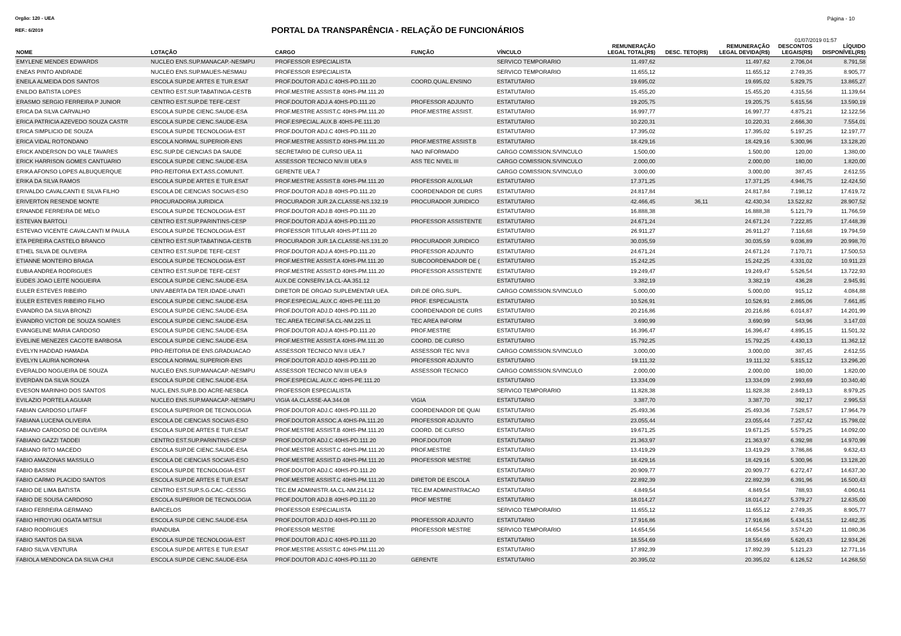Orgão: 120 - UEA Página - 10
REF.: 6/2019 PORTAL DA TRANSPARÊNCIA - RELAÇÃO DE FUNCIONÁRIOS
01/07/2019 01:57
| NOME | LOTAÇÃO | CARGO | FUNÇÃO | VÍNCULO | REMUNERAÇÃO LEGAL TOTAL(R$) | DESC. TETO(R$) | REMUNERAÇÃO LEGAL DEVIDA(R$) | DESCONTOS LEGAIS(R$) | LÍQUIDO DISPONÍVEL(R$) |
| --- | --- | --- | --- | --- | --- | --- | --- | --- | --- |
| EMYLENE MENDES EDWARDS | NUCLEO ENS.SUP.MANACAP.-NESMPU | PROFESSOR ESPECIALISTA | | SERVICO TEMPORARIO | 11.497,62 | | 11.497,62 | 2.706,04 | 8.791,58 |
| ENEAS PINTO ANDRADE | NUCLEO ENS.SUP.MAUES-NESMAU | PROFESSOR ESPECIALISTA | | SERVICO TEMPORARIO | 11.655,12 | | 11.655,12 | 2.749,35 | 8.905,77 |
| ENEILA ALMEIDA DOS SANTOS | ESCOLA SUP.DE ARTES E TUR.ESAT | PROF.DOUTOR ADJ.C 40HS-PD.111.20 | COORD.QUAL.ENSINO | ESTATUTARIO | 19.695,02 | | 19.695,02 | 5.829,75 | 13.865,27 |
| ENILDO BATISTA LOPES | CENTRO EST.SUP.TABATINGA-CESTB | PROF.MESTRE ASSIST.B 40HS-PM.111.20 | | ESTATUTARIO | 15.455,20 | | 15.455,20 | 4.315,56 | 11.139,64 |
| ERASMO SERGIO FERREIRA P JUNIOR | CENTRO EST.SUP.DE TEFE-CEST | PROF.DOUTOR ADJ.A 40HS-PD.111.20 | PROFESSOR ADJUNTO | ESTATUTARIO | 19.205,75 | | 19.205,75 | 5.615,56 | 13.590,19 |
| ERICA DA SILVA CARVALHO | ESCOLA SUP.DE CIENC.SAUDE-ESA | PROF.MESTRE ASSIST.C 40HS-PM.111.20 | PROF.MESTRE ASSIST. | ESTATUTARIO | 16.997,77 | | 16.997,77 | 4.875,21 | 12.122,56 |
| ERICA PATRICIA AZEVEDO SOUZA CASTR | ESCOLA SUP.DE CIENC.SAUDE-ESA | PROF.ESPECIAL.AUX.B 40HS-PE.111.20 | | ESTATUTARIO | 10.220,31 | | 10.220,31 | 2.666,30 | 7.554,01 |
| ERICA SIMPLICIO DE SOUZA | ESCOLA SUP.DE TECNOLOGIA-EST | PROF.DOUTOR ADJ.C 40HS-PD.111.20 | | ESTATUTARIO | 17.395,02 | | 17.395,02 | 5.197,25 | 12.197,77 |
| ERICA VIDAL ROTONDANO | ESCOLA NORMAL SUPERIOR-ENS | PROF.MESTRE ASSIST.D 40HS-PM.111.20 | PROF.MESTRE ASSIST.B | ESTATUTARIO | 18.429,16 | | 18.429,16 | 5.300,96 | 13.128,20 |
| ERICK ANDERSON DO VALE TAVARES | ESC.SUP.DE CIENCIAS DA SAUDE | SECRETARIO DE CURSO UEA.11 | NAO INFORMADO | CARGO COMISSION.S/VINCULO | 1.500,00 | | 1.500,00 | 120,00 | 1.380,00 |
| ERICK HARRISON GOMES CANTUARIO | ESCOLA SUP.DE CIENC.SAUDE-ESA | ASSESSOR TECNICO NIV.III UEA.9 | ASS TEC NIVEL III | CARGO COMISSION.S/VINCULO | 2.000,00 | | 2.000,00 | 180,00 | 1.820,00 |
| ERIKA AFONSO LOPES ALBUQUERQUE | PRO-REITORIA EXT.ASS.COMUNIT. | GERENTE UEA.7 | | CARGO COMISSION.S/VINCULO | 3.000,00 | | 3.000,00 | 387,45 | 2.612,55 |
| ERIKA DA SILVA RAMOS | ESCOLA SUP.DE ARTES E TUR.ESAT | PROF.MESTRE ASSIST.B 40HS-PM.111.20 | PROFESSOR AUXILIAR | ESTATUTARIO | 17.371,25 | | 17.371,25 | 4.946,75 | 12.424,50 |
| ERIVALDO CAVALCANTI E SILVA FILHO | ESCOLA DE CIENCIAS SOCIAIS-ESO | PROF.DOUTOR ADJ.B 40HS-PD.111.20 | COORDENADOR DE CURS | ESTATUTARIO | 24.817,84 | | 24.817,84 | 7.198,12 | 17.619,72 |
| ERIVERTON RESENDE MONTE | PROCURADORIA JURIDICA | PROCURADOR JUR.2A.CLASSE-NS.132.19 | PROCURADOR JURIDICO | ESTATUTARIO | 42.466,45 | 36,11 | 42.430,34 | 13.522,82 | 28.907,52 |
| ERNANDE FERREIRA DE MELO | ESCOLA SUP.DE TECNOLOGIA-EST | PROF.DOUTOR ADJ.B 40HS-PD.111.20 | | ESTATUTARIO | 16.888,38 | | 16.888,38 | 5.121,79 | 11.766,59 |
| ESTEVAN BARTOLI | CENTRO EST.SUP.PARINTINS-CESP | PROF.DOUTOR ADJ.A 40HS-PD.111.20 | PROFESSOR ASSISTENTE | ESTATUTARIO | 24.671,24 | | 24.671,24 | 7.222,85 | 17.448,39 |
| ESTEVAO VICENTE CAVALCANTI M PAULA | ESCOLA SUP.DE TECNOLOGIA-EST | PROFESSOR TITULAR 40HS-PT.111.20 | | ESTATUTARIO | 26.911,27 | | 26.911,27 | 7.116,68 | 19.794,59 |
| ETA PEREIRA CASTELO BRANCO | CENTRO EST.SUP.TABATINGA-CESTB | PROCURADOR JUR.1A.CLASSE-NS.131.20 | PROCURADOR JURIDICO | ESTATUTARIO | 30.035,59 | | 30.035,59 | 9.036,89 | 20.998,70 |
| ETHEL SILVA DE OLIVEIRA | CENTRO EST.SUP.DE TEFE-CEST | PROF.DOUTOR ADJ.A 40HS-PD.111.20 | PROFESSOR ADJUNTO | ESTATUTARIO | 24.671,24 | | 24.671,24 | 7.170,71 | 17.500,53 |
| ETIANNE MONTEIRO BRAGA | ESCOLA SUP.DE TECNOLOGIA-EST | PROF.MESTRE ASSIST.A 40HS-PM.111.20 | SUBCOORDENADOR DE ( | ESTATUTARIO | 15.242,25 | | 15.242,25 | 4.331,02 | 10.911,23 |
| EUBIA ANDREA RODRIGUES | CENTRO EST.SUP.DE TEFE-CEST | PROF.MESTRE ASSIST.D 40HS-PM.111.20 | PROFESSOR ASSISTENTE | ESTATUTARIO | 19.249,47 | | 19.249,47 | 5.526,54 | 13.722,93 |
| EUDES JOAO LEITE NOGUEIRA | ESCOLA SUP.DE CIENC.SAUDE-ESA | AUX.DE CONSERV.1A.CL-AA.351.12 | | ESTATUTARIO | 3.382,19 | | 3.382,19 | 436,28 | 2.945,91 |
| EULER ESTEVES RIBEIRO | UNIV.ABERTA DA TER.IDADE-UNATI | DIRETOR DE ORGAO SUPLEMENTAR UEA. | DIR.DE ORG.SUPL. | CARGO COMISSION.S/VINCULO | 5.000,00 | | 5.000,00 | 915,12 | 4.084,88 |
| EULER ESTEVES RIBEIRO FILHO | ESCOLA SUP.DE CIENC.SAUDE-ESA | PROF.ESPECIAL.AUX.C 40HS-PE.111.20 | PROF. ESPECIALISTA | ESTATUTARIO | 10.526,91 | | 10.526,91 | 2.865,06 | 7.661,85 |
| EVANDRO DA SILVA BRONZI | ESCOLA SUP.DE CIENC.SAUDE-ESA | PROF.DOUTOR ADJ.D 40HS-PD.111.20 | COORDENADOR DE CURS | ESTATUTARIO | 20.216,86 | | 20.216,86 | 6.014,87 | 14.201,99 |
| EVANDRO VICTOR DE SOUZA SOARES | ESCOLA SUP.DE CIENC.SAUDE-ESA | TEC.AREA TEC/INF.5A.CL-NM.225.11 | TEC AREA INFORM | ESTATUTARIO | 3.690,99 | | 3.690,99 | 543,96 | 3.147,03 |
| EVANGELINE MARIA CARDOSO | ESCOLA SUP.DE CIENC.SAUDE-ESA | PROF.DOUTOR ADJ.A 40HS-PD.111.20 | PROF.MESTRE | ESTATUTARIO | 16.396,47 | | 16.396,47 | 4.895,15 | 11.501,32 |
| EVELINE MENEZES CACOTE BARBOSA | ESCOLA SUP.DE CIENC.SAUDE-ESA | PROF.MESTRE ASSIST.A 40HS-PM.111.20 | COORD. DE CURSO | ESTATUTARIO | 15.792,25 | | 15.792,25 | 4.430,13 | 11.362,12 |
| EVELYN HADDAD HAMADA | PRO-REITORIA DE ENS.GRADUACAO | ASSESSOR TECNICO NIV.II UEA.7 | ASSESSOR TEC NIV.II | CARGO COMISSION.S/VINCULO | 3.000,00 | | 3.000,00 | 387,45 | 2.612,55 |
| EVELYN LAURIA NORONHA | ESCOLA NORMAL SUPERIOR-ENS | PROF.DOUTOR ADJ.D 40HS-PD.111.20 | PROFESSOR ADJUNTO | ESTATUTARIO | 19.111,32 | | 19.111,32 | 5.815,12 | 13.296,20 |
| EVERALDO NOGUEIRA DE SOUZA | NUCLEO ENS.SUP.MANACAP.-NESMPU | ASSESSOR TECNICO NIV.III UEA.9 | ASSESSOR TECNICO | CARGO COMISSION.S/VINCULO | 2.000,00 | | 2.000,00 | 180,00 | 1.820,00 |
| EVERDAN DA SILVA SOUZA | ESCOLA SUP.DE CIENC.SAUDE-ESA | PROF.ESPECIAL.AUX.C 40HS-PE.111.20 | | ESTATUTARIO | 13.334,09 | | 13.334,09 | 2.993,69 | 10.340,40 |
| EVESON MARINHO DOS SANTOS | NUCL.ENS.SUP.B.DO ACRE-NESBCA | PROFESSOR ESPECIALISTA | | SERVICO TEMPORARIO | 11.828,38 | | 11.828,38 | 2.849,13 | 8.979,25 |
| EVILAZIO PORTELA AGUIAR | NUCLEO ENS.SUP.MANACAP.-NESMPU | VIGIA 4A.CLASSE-AA.344.08 | VIGIA | ESTATUTARIO | 3.387,70 | | 3.387,70 | 392,17 | 2.995,53 |
| FABIAN CARDOSO LITAIFF | ESCOLA SUPERIOR DE TECNOLOGIA | PROF.DOUTOR ADJ.C 40HS-PD.111.20 | COORDENADOR DE QUAI | ESTATUTARIO | 25.493,36 | | 25.493,36 | 7.528,57 | 17.964,79 |
| FABIANA LUCENA OLIVEIRA | ESCOLA DE CIENCIAS SOCIAIS-ESO | PROF.DOUTOR ASSOC.A 40HS-PA.111.20 | PROFESSOR ADJUNTO | ESTATUTARIO | 23.055,44 | | 23.055,44 | 7.257,42 | 15.798,02 |
| FABIANO CARDOSO DE OLIVEIRA | ESCOLA SUP.DE ARTES E TUR.ESAT | PROF.MESTRE ASSIST.B 40HS-PM.111.20 | COORD. DE CURSO | ESTATUTARIO | 19.671,25 | | 19.671,25 | 5.579,25 | 14.092,00 |
| FABIANO GAZZI TADDEI | CENTRO EST.SUP.PARINTINS-CESP | PROF.DOUTOR ADJ.C 40HS-PD.111.20 | PROF.DOUTOR | ESTATUTARIO | 21.363,97 | | 21.363,97 | 6.392,98 | 14.970,99 |
| FABIANO RITO MACEDO | ESCOLA SUP.DE CIENC.SAUDE-ESA | PROF.MESTRE ASSIST.C 40HS-PM.111.20 | PROF.MESTRE | ESTATUTARIO | 13.419,29 | | 13.419,29 | 3.786,86 | 9.632,43 |
| FABIO AMAZONAS MASSULO | ESCOLA DE CIENCIAS SOCIAIS-ESO | PROF.MESTRE ASSIST.D 40HS-PM.111.20 | PROFESSOR MESTRE | ESTATUTARIO | 18.429,16 | | 18.429,16 | 5.300,96 | 13.128,20 |
| FABIO BASSINI | ESCOLA SUP.DE TECNOLOGIA-EST | PROF.DOUTOR ADJ.C 40HS-PD.111.20 | | ESTATUTARIO | 20.909,77 | | 20.909,77 | 6.272,47 | 14.637,30 |
| FABIO CARMO PLACIDO SANTOS | ESCOLA SUP.DE ARTES E TUR.ESAT | PROF.MESTRE ASSIST.C 40HS-PM.111.20 | DIRETOR DE ESCOLA | ESTATUTARIO | 22.892,39 | | 22.892,39 | 6.391,96 | 16.500,43 |
| FABIO DE LIMA BATISTA | CENTRO EST.SUP.S.G.CAC.-CESSG | TEC.EM ADMINISTR.4A.CL-NM.214.12 | TEC.EM ADMINISTRACAO | ESTATUTARIO | 4.849,54 | | 4.849,54 | 788,93 | 4.060,61 |
| FABIO DE SOUSA CARDOSO | ESCOLA SUPERIOR DE TECNOLOGIA | PROF.DOUTOR ADJ.B 40HS-PD.111.20 | PROF MESTRE | ESTATUTARIO | 18.014,27 | | 18.014,27 | 5.379,27 | 12.635,00 |
| FABIO FERREIRA GERMANO | BARCELOS | PROFESSOR ESPECIALISTA | | SERVICO TEMPORARIO | 11.655,12 | | 11.655,12 | 2.749,35 | 8.905,77 |
| FABIO HIROYUKI OGATA MITSUI | ESCOLA SUP.DE CIENC.SAUDE-ESA | PROF.DOUTOR ADJ.D 40HS-PD.111.20 | PROFESSOR ADJUNTO | ESTATUTARIO | 17.916,86 | | 17.916,86 | 5.434,51 | 12.482,35 |
| FABIO RODRIGUES | IRANDUBA | PROFESSOR MESTRE | PROFESSOR MESTRE | SERVICO TEMPORARIO | 14.654,56 | | 14.654,56 | 3.574,20 | 11.080,36 |
| FABIO SANTOS DA SILVA | ESCOLA SUP.DE TECNOLOGIA-EST | PROF.DOUTOR ADJ.C 40HS-PD.111.20 | | ESTATUTARIO | 18.554,69 | | 18.554,69 | 5.620,43 | 12.934,26 |
| FABIO SILVA VENTURA | ESCOLA SUP.DE ARTES E TUR.ESAT | PROF.MESTRE ASSIST.C 40HS-PM.111.20 | | ESTATUTARIO | 17.892,39 | | 17.892,39 | 5.121,23 | 12.771,16 |
| FABIOLA MENDONCA DA SILVA CHUI | ESCOLA SUP.DE CIENC.SAUDE-ESA | PROF.DOUTOR ADJ.C 40HS-PD.111.20 | GERENTE | ESTATUTARIO | 20.395,02 | | 20.395,02 | 6.126,52 | 14.268,50 |